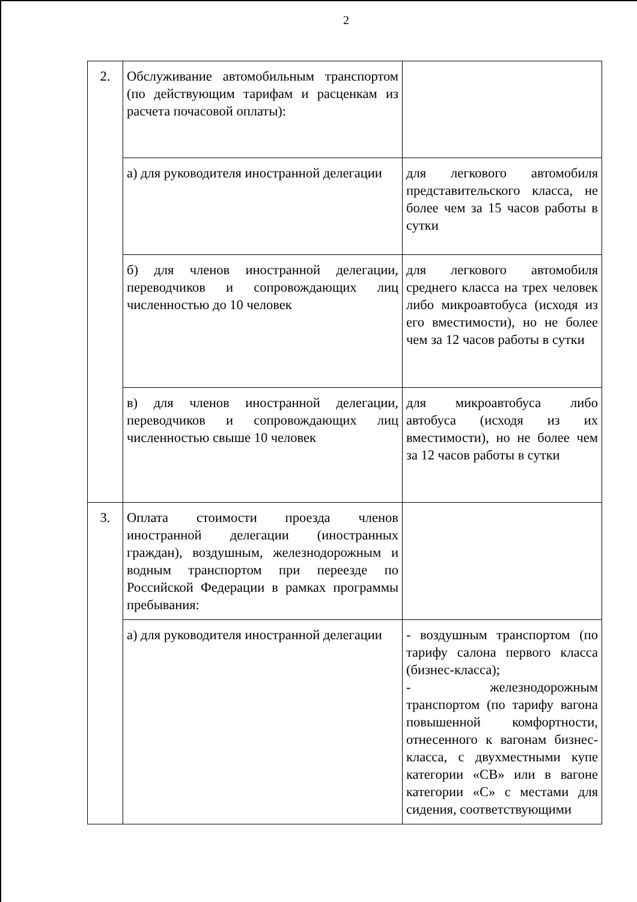2
| 2. | Обслуживание автомобильным транспортом (по действующим тарифам и расценкам из расчета почасовой оплаты): | |
| | а) для руководителя иностранной делегации | для легкового автомобиля представительского класса, не более чем за 15 часов работы в сутки |
| | б) для членов иностранной делегации, переводчиков и сопровождающих лиц численностью до 10 человек | для легкового автомобиля среднего класса на трех человек либо микроавтобуса (исходя из его вместимости), но не более чем за 12 часов работы в сутки |
| | в) для членов иностранной делегации, переводчиков и сопровождающих лиц численностью свыше 10 человек | для микроавтобуса либо автобуса (исходя из их вместимости), но не более чем за 12 часов работы в сутки |
| 3. | Оплата стоимости проезда членов иностранной делегации (иностранных граждан), воздушным, железнодорожным и водным транспортом при переезде по Российской Федерации в рамках программы пребывания: | |
| | а) для руководителя иностранной делегации | - воздушным транспортом (по тарифу салона первого класса (бизнес-класса); - железнодорожным транспортом (по тарифу вагона повышенной комфортности, отнесенного к вагонам бизнес-класса, с двухместными купе категории «СВ» или в вагоне категории «С» с местами для сидения, соответствующими |